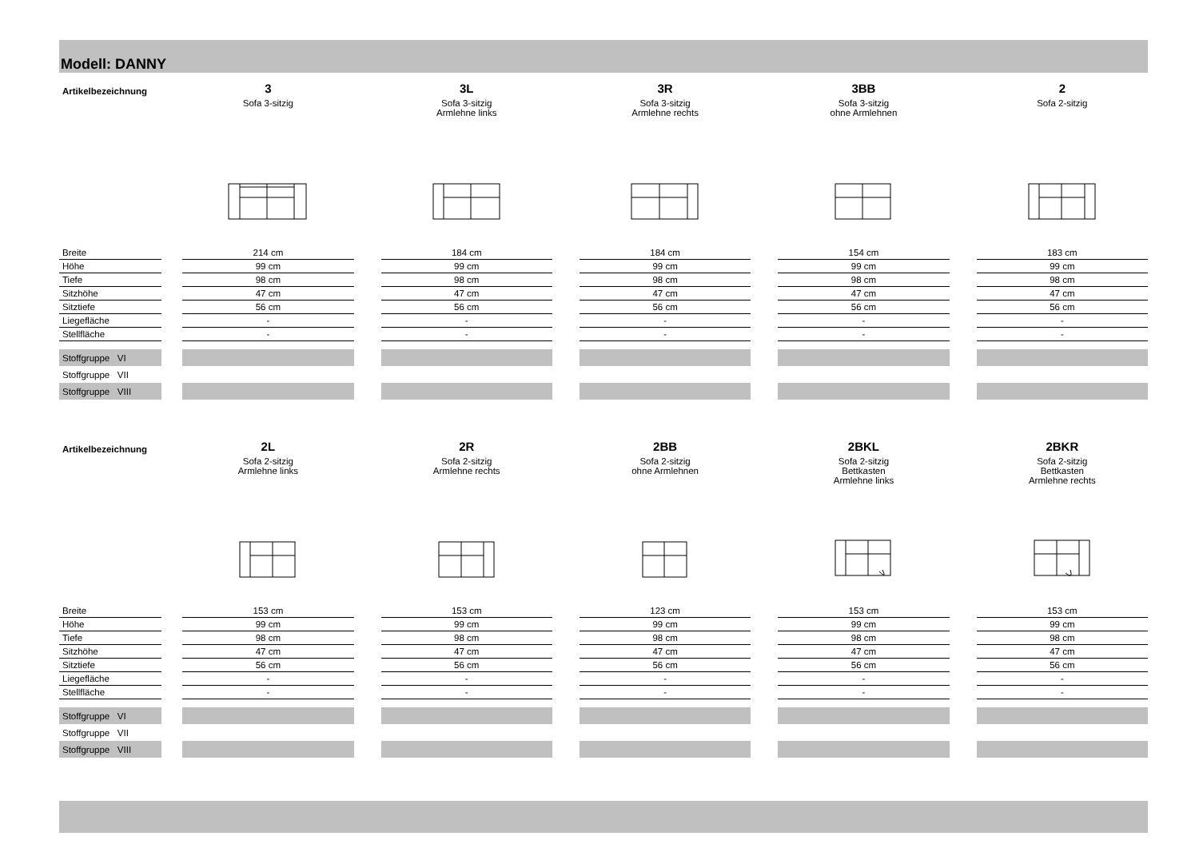Modell: DANNY
| Artikelbezeichnung | | 3 Sofa 3-sitzig | | 3L Sofa 3-sitzig Armlehne links | | 3R Sofa 3-sitzig Armlehne rechts | | 3BB Sofa 3-sitzig ohne Armlehnen | | 2 Sofa 2-sitzig |
| Breite | | 214 cm | | 184 cm | | 184 cm | | 154 cm | | 183 cm |
| Höhe | | 99 cm | | 99 cm | | 99 cm | | 99 cm | | 99 cm |
| Tiefe | | 98 cm | | 98 cm | | 98 cm | | 98 cm | | 98 cm |
| Sitzhöhe | | 47 cm | | 47 cm | | 47 cm | | 47 cm | | 47 cm |
| Sitztiefe | | 56 cm | | 56 cm | | 56 cm | | 56 cm | | 56 cm |
| Liegefläche | | - | | - | | - | | - | | - |
| Stellfläche | | - | | - | | - | | - | | - |
| Stoffgruppe VI | | | | | | | | | | |
| Stoffgruppe VII | | | | | | | | | | |
| Stoffgruppe VIII | | | | | | | | | | |
| Artikelbezeichnung | | 2L Sofa 2-sitzig Armlehne links | | 2R Sofa 2-sitzig Armlehne rechts | | 2BB Sofa 2-sitzig ohne Armlehnen | | 2BKL Sofa 2-sitzig Bettkasten Armlehne links | | 2BKR Sofa 2-sitzig Bettkasten Armlehne rechts |
| Breite | | 153 cm | | 153 cm | | 123 cm | | 153 cm | | 153 cm |
| Höhe | | 99 cm | | 99 cm | | 99 cm | | 99 cm | | 99 cm |
| Tiefe | | 98 cm | | 98 cm | | 98 cm | | 98 cm | | 98 cm |
| Sitzhöhe | | 47 cm | | 47 cm | | 47 cm | | 47 cm | | 47 cm |
| Sitztiefe | | 56 cm | | 56 cm | | 56 cm | | 56 cm | | 56 cm |
| Liegefläche | | - | | - | | - | | - | | - |
| Stellfläche | | - | | - | | - | | - | | - |
| Stoffgruppe VI | | | | | | | | | | |
| Stoffgruppe VII | | | | | | | | | | |
| Stoffgruppe VIII | | | | | | | | | | |